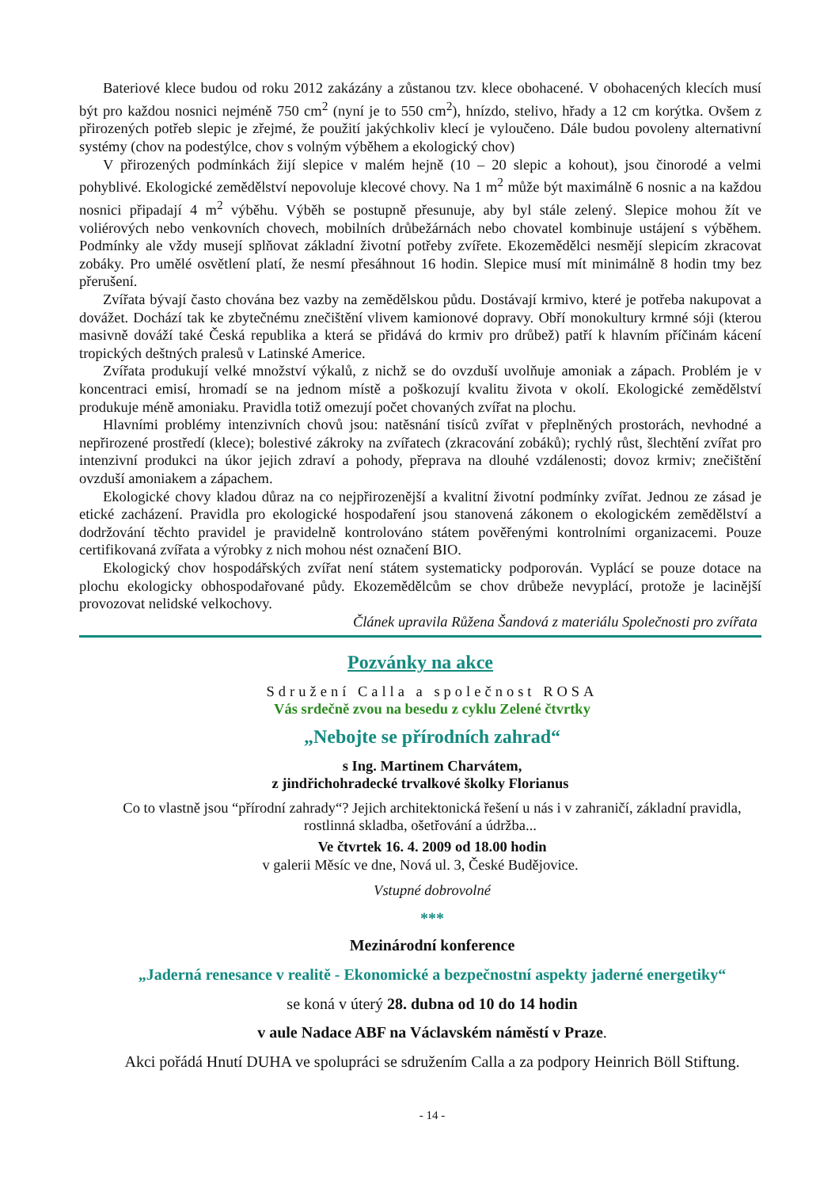Bateriové klece budou od roku 2012 zakázány a zůstanou tzv. klece obohacené. V obohacených klecích musí být pro každou nosnici nejméně 750 cm<sup>2</sup> (nyní je to 550 cm<sup>2</sup>), hnízdo, stelivo, hřady a 12 cm korýtka. Ovšem z přirozených potřeb slepic je zřejmé, že použití jakýchkoliv klecí je vyloučeno. Dále budou povoleny alternativní systémy (chov na podestýlce, chov s volným výběhem a ekologický chov)
V přirozených podmínkách žijí slepice v malém hejně (10 – 20 slepic a kohout), jsou činorodé a velmi pohyblivé. Ekologické zemědělství nepovoluje klecové chovy. Na 1 m<sup>2</sup> může být maximálně 6 nosnic a na každou nosnici připadají 4 m<sup>2</sup> výběhu. Výběh se postupně přesunuje, aby byl stále zelený. Slepice mohou žít ve voliérových nebo venkovních chovech, mobilních drůbežárnách nebo chovatel kombinuje ustájení s výběhem. Podmínky ale vždy musejí splňovat základní životní potřeby zvířete. Ekozemědělci nesmějí slepicím zkracovat zobáky. Pro umělé osvětlení platí, že nesmí přesáhnout 16 hodin. Slepice musí mít minimálně 8 hodin tmy bez přerušení.
Zvířata bývají často chována bez vazby na zemědělskou půdu. Dostávají krmivo, které je potřeba nakupovat a dovážet. Dochází tak ke zbytečnému znečištění vlivem kamionové dopravy. Obří monokultury krmné sóji (kterou masivně dováží také Česká republika a která se přidává do krmiv pro drůbež) patří k hlavním příčinám kácení tropických deštných pralesů v Latinské Americe.
Zvířata produkují velké množství výkalů, z nichž se do ovzduší uvolňuje amoniak a zápach. Problém je v koncentraci emisí, hromadí se na jednom místě a poškozují kvalitu života v okolí. Ekologické zemědělství produkuje méně amoniaku. Pravidla totiž omezují počet chovaných zvířat na plochu.
Hlavními problémy intenzivních chovů jsou: natěsnání tisíců zvířat v přeplněných prostorách, nevhodné a nepřirozené prostředí (klece); bolestivé zákroky na zvířatech (zkracování zobáků); rychlý růst, šlechtění zvířat pro intenzivní produkci na úkor jejich zdraví a pohody, přeprava na dlouhé vzdálenosti; dovoz krmiv; znečištění ovzduší amoniakem a zápachem.
Ekologické chovy kladou důraz na co nejpřirozenější a kvalitní životní podmínky zvířat. Jednou ze zásad je etické zacházení. Pravidla pro ekologické hospodaření jsou stanovená zákonem o ekologickém zemědělství a dodržování těchto pravidel je pravidelně kontrolováno státem pověřenými kontrolními organizacemi. Pouze certifikovaná zvířata a výrobky z nich mohou nést označení BIO.
Ekologický chov hospodářských zvířat není státem systematicky podporován. Vyplácí se pouze dotace na plochu ekologicky obhospodařované půdy. Ekozemědělcům se chov drůbeže nevyplácí, protože je lacinější provozovat nelidské velkochovy.
Článek upravila Růžena Šandová z materiálu Společnosti pro zvířata
Pozvánky na akce
Sdružení Calla a společnost ROSA
Vás srdečně zvou na besedu z cyklu Zelené čtvrtky
„Nebojte se přírodních zahrad“
s Ing. Martinem Charvátem,
z jindřichohradecké trvalkové školky Florianus
Co to vlastně jsou “přírodní zahrady“? Jejich architektonická řešení u nás i v zahraničí, základní pravidla, rostlinná skladba, ošetřování a údržba...
Ve čtvrtek 16. 4. 2009 od 18.00 hodin
v galerii Měsíc ve dne, Nová ul. 3, České Budějovice.
Vstupné dobrovolné
***
Mezinárodní konference
„Jaderná renesance v realitě - Ekonomické a bezpečnostní aspekty jaderné energetiky“
se koná v úterý 28. dubna od 10 do 14 hodin
v aule Nadace ABF na Václavském náměstí v Praze.
Akci pořádá Hnutí DUHA ve spolupráci se sdružením Calla a za podpory Heinrich Böll Stiftung.
- 14 -